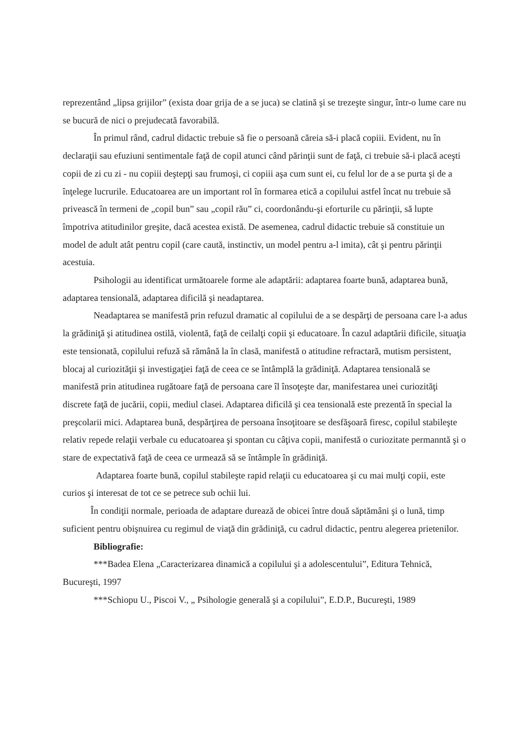reprezentând „lipsa grijilor” (exista doar grija de a se juca) se clatină şi se trezeşte singur, într-o lume care nu se bucură de nici o prejudecată favorabilă.
În primul rând, cadrul didactic trebuie să fie o persoană căreia să-i placă copiii. Evident, nu în declaraţii sau efuziuni sentimentale faţă de copil atunci când părinţii sunt de faţă, ci trebuie să-i placă aceşti copii de zi cu zi - nu copiii deştepţi sau frumoşi, ci copiii aşa cum sunt ei, cu felul lor de a se purta şi de a înţelege lucrurile. Educatoarea are un important rol în formarea etică a copilului astfel încat nu trebuie să privească în termeni de „copil bun” sau „copil rău” ci, coordonându-şi eforturile cu părinţii, să lupte împotriva atitudinilor greşite, dacă acestea există. De asemenea, cadrul didactic trebuie să constituie un model de adult atât pentru copil (care caută, instinctiv, un model pentru a-l imita), cât şi pentru părinţii acestuia.
Psihologii au identificat următoarele forme ale adaptării: adaptarea foarte bună, adaptarea bună, adaptarea tensională, adaptarea dificilă şi neadaptarea.
Neadaptarea se manifestă prin refuzul dramatic al copilului de a se despărţi de persoana care l-a adus la grădiniţă şi atitudinea ostilă, violentă, faţă de ceilalţi copii şi educatoare. În cazul adaptării dificile, situaţia este tensionată, copilului refuză să rămână la în clasă, manifestă o atitudine refractară, mutism persistent, blocaj al curiozităţii şi investigaţiei faţă de ceea ce se întâmplă la grădiniţă. Adaptarea tensională se manifestă prin atitudinea rugătoare faţă de persoana care îl însoţeşte dar, manifestarea unei curiozităţi discrete faţă de jucării, copii, mediul clasei. Adaptarea dificilă şi cea tensională este prezentă în special la preşcolarii mici. Adaptarea bună, despărţirea de persoana însoţitoare se desfăşoară firesc, copilul stabileşte relativ repede relaţii verbale cu educatoarea şi spontan cu câţiva copii, manifestă o curiozitate permanntă şi o stare de expectativă faţă de ceea ce urmează să se întâmple în grădiniţă.
Adaptarea foarte bună, copilul stabileşte rapid relaţii cu educatoarea şi cu mai mulţi copii, este curios şi interesat de tot ce se petrece sub ochii lui.
În condiţii normale, perioada de adaptare durează de obicei între două săptămâni şi o lună, timp suficient pentru obişnuirea cu regimul de viaţă din grădiniţă, cu cadrul didactic, pentru alegerea prietenilor.
Bibliografie:
***Badea Elena „Caracterizarea dinamică a copilului şi a adolescentului”, Editura Tehnică, Bucureşti, 1997
***Schiopu U., Piscoi V., „ Psihologie generală şi a copilului”, E.D.P., Bucureşti, 1989